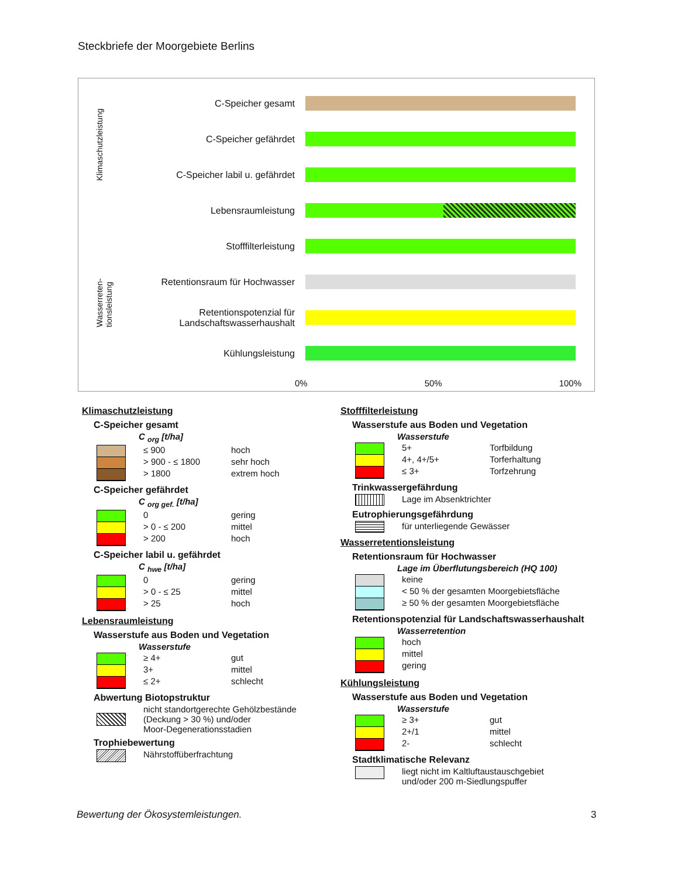Steckbriefe der Moorgebiete Berlins
Klimaschutzleistung
Wasserreten-
tionsleistung
C-Speicher gesamt
C-Speicher gefährdet
C-Speicher labil u. gefährdet
Lebensraumleistung
Stofffilterleistung
Retentionsraum für Hochwasser
Retentionspotenzial für
Landschaftswasserhaushalt
Kühlungsleistung
0% 50% 100%
Klimaschutzleistung
C-Speicher gesamt
C <sub>org</sub> [t/ha]
≤ 900 hoch
> 900 - ≤ 1800 sehr hoch
> 1800 extrem hoch
C-Speicher gefährdet
C <sub>org gef.</sub> [t/ha]
0 gering
> 0 - ≤ 200 mittel
> 200 hoch
C-Speicher labil u. gefährdet
C <sub>hwe</sub> [t/ha]
0 gering
> 0 - ≤ 25 mittel
> 25 hoch
Lebensraumleistung
Wasserstufe aus Boden und Vegetation
Wasserstufe
≥ 4+ gut
3+ mittel
≤ 2+ schlecht
Abwertung Biotopstruktur
nicht standortgerechte Gehölzbestände
(Deckung > 30 %) und/oder
Moor-Degenerationsstadien
Trophiebewertung
Nährstoffüberfrachtung
Stofffilterleistung
Wasserstufe aus Boden und Vegetation
Wasserstufe
5+ Torfbildung
4+, 4+/5+ Torferhaltung
≤ 3+ Torfzehrung
Trinkwassergefährdung
Lage im Absenktrichter
Eutrophierungsgefährdung
für unterliegende Gewässer
Wasserretentionsleistung
Retentionsraum für Hochwasser
Lage im Überflutungsbereich (HQ 100)
keine
< 50 % der gesamten Moorgebietsfläche
≥ 50 % der gesamten Moorgebietsfläche
Retentionspotenzial für Landschaftswasserhaushalt
Wasserretention
hoch
mittel
gering
Kühlungsleistung
Wasserstufe aus Boden und Vegetation
Wasserstufe
≥ 3+ gut
2+/1 mittel
2- schlecht
Stadtklimatische Relevanz
liegt nicht im Kaltluftaustauschgebiet
und/oder 200 m-Siedlungspuffer
Bewertung der Ökosystemleistungen.
3